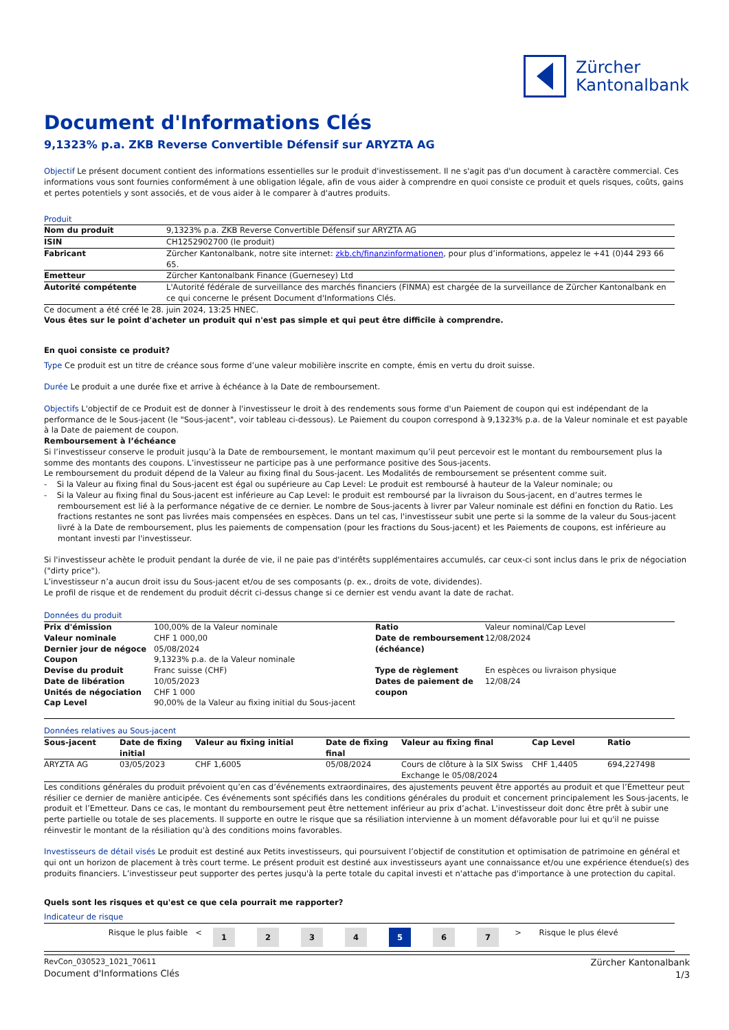Zürcher
Kantonalbank
Document d'Informations Clés
9,1323% p.a. ZKB Reverse Convertible Défensif sur ARYZTA AG
Objectif Le présent document contient des informations essentielles sur le produit d'investissement. Il ne s'agit pas d'un document à caractère commercial. Ces informations vous sont fournies conformément à une obligation légale, afin de vous aider à comprendre en quoi consiste ce produit et quels risques, coûts, gains et pertes potentiels y sont associés, et de vous aider à le comparer à d'autres produits.
Produit
| Nom du produit | 9,1323% p.a. ZKB Reverse Convertible Défensif sur ARYZTA AG |
| ISIN | CH1252902700 (le produit) |
| Fabricant | Zürcher Kantonalbank, notre site internet: zkb.ch/finanzinformationen , pour plus d’informations, appelez le +41 (0)44 293 66 65. |
| Emetteur | Zürcher Kantonalbank Finance (Guernesey) Ltd |
| Autorité compétente | L'Autorité fédérale de surveillance des marchés financiers (FINMA) est chargée de la surveillance de Zürcher Kantonalbank en ce qui concerne le présent Document d'Informations Clés. |
Ce document a été créé le 28. juin 2024, 13:25 HNEC.
Vous êtes sur le point d'acheter un produit qui n'est pas simple et qui peut être difficile à comprendre.
En quoi consiste ce produit?
Type Ce produit est un titre de créance sous forme d’une valeur mobilière inscrite en compte, émis en vertu du droit suisse.
Durée Le produit a une durée fixe et arrive à échéance à la Date de remboursement.
Objectifs L'objectif de ce Produit est de donner à l'investisseur le droit à des rendements sous forme d'un Paiement de coupon qui est indépendant de la performance de le Sous-jacent (le "Sous-jacent", voir tableau ci-dessous). Le Paiement du coupon correspond à 9,1323% p.a. de la Valeur nominale et est payable à la Date de paiement de coupon.
Remboursement à l’échéance
Si l’investisseur conserve le produit jusqu’à la Date de remboursement, le montant maximum qu’il peut percevoir est le montant du remboursement plus la somme des montants des coupons. L’investisseur ne participe pas à une performance positive des Sous-jacents.
Le remboursement du produit dépend de la Valeur au fixing final du Sous-jacent. Les Modalités de remboursement se présentent comme suit.
- Si la Valeur au fixing final du Sous-jacent est égal ou supérieure au Cap Level: Le produit est remboursé à hauteur de la Valeur nominale; ou
- Si la Valeur au fixing final du Sous-jacent est inférieure au Cap Level: le produit est remboursé par la livraison du Sous-jacent, en d’autres termes le remboursement est lié à la performance négative de ce dernier. Le nombre de Sous-jacents à livrer par Valeur nominale est défini en fonction du Ratio. Les fractions restantes ne sont pas livrées mais compensées en espèces. Dans un tel cas, l'investisseur subit une perte si la somme de la valeur du Sous-jacent livré à la Date de remboursement, plus les paiements de compensation (pour les fractions du Sous-jacent) et les Paiements de coupons, est inférieure au montant investi par l'investisseur.
Si l'investisseur achète le produit pendant la durée de vie, il ne paie pas d'intérêts supplémentaires accumulés, car ceux-ci sont inclus dans le prix de négociation ("dirty price").
L’investisseur n’a aucun droit issu du Sous-jacent et/ou de ses composants (p. ex., droits de vote, dividendes).
Le profil de risque et de rendement du produit décrit ci-dessus change si ce dernier est vendu avant la date de rachat.
Données du produit
| Prix d'émission | 100,00% de la Valeur nominale | Ratio | Valeur nominal/Cap Level |
| Valeur nominale | CHF 1 000,00 | Date de remboursement (échéance) | 12/08/2024 |
| Dernier jour de négoce | 05/08/2024 | | |
| Coupon | 9,1323% p.a. de la Valeur nominale | | |
| Devise du produit | Franc suisse (CHF) | Type de règlement | En espèces ou livraison physique |
| Date de libération | 10/05/2023 | Dates de paiement de coupon | 12/08/24 |
| Unités de négociation | CHF 1 000 | | |
| Cap Level | 90,00% de la Valeur au fixing initial du Sous-jacent | | |
Données relatives au Sous-jacent
| Sous-jacent | Date de fixing initial | Valeur au fixing initial | Date de fixing final | Valeur au fixing final | Cap Level | Ratio |
| --- | --- | --- | --- | --- | --- | --- |
| ARYZTA AG | 03/05/2023 | CHF 1,6005 | 05/08/2024 | Cours de clôture à la SIX Swiss Exchange le 05/08/2024 | CHF 1,4405 | 694,227498 |
Les conditions générales du produit prévoient qu’en cas d’événements extraordinaires, des ajustements peuvent être apportés au produit et que l’Emetteur peut résilier ce dernier de manière anticipée. Ces événements sont spécifiés dans les conditions générales du produit et concernent principalement les Sous-jacents, le produit et l’Emetteur. Dans ce cas, le montant du remboursement peut être nettement inférieur au prix d’achat. L'investisseur doit donc être prêt à subir une perte partielle ou totale de ses placements. Il supporte en outre le risque que sa résiliation intervienne à un moment défavorable pour lui et qu'il ne puisse réinvestir le montant de la résiliation qu'à des conditions moins favorables.
Investisseurs de détail visés Le produit est destiné aux Petits investisseurs, qui poursuivent l’objectif de constitution et optimisation de patrimoine en général et qui ont un horizon de placement à très court terme. Le présent produit est destiné aux investisseurs ayant une connaissance et/ou une expérience étendue(s) des produits financiers. L’investisseur peut supporter des pertes jusqu'à la perte totale du capital investi et n'attache pas d'importance à une protection du capital.
Quels sont les risques et qu'est ce que cela pourrait me rapporter?
Indicateur de risque
| Risque le plus faible < | 1 | 2 | 3 | 4 | 5 | 6 | 7 | > Risque le plus élevé |
RevCon_030523_1021_70611
Document d'Informations Clés
Zürcher Kantonalbank
1/3